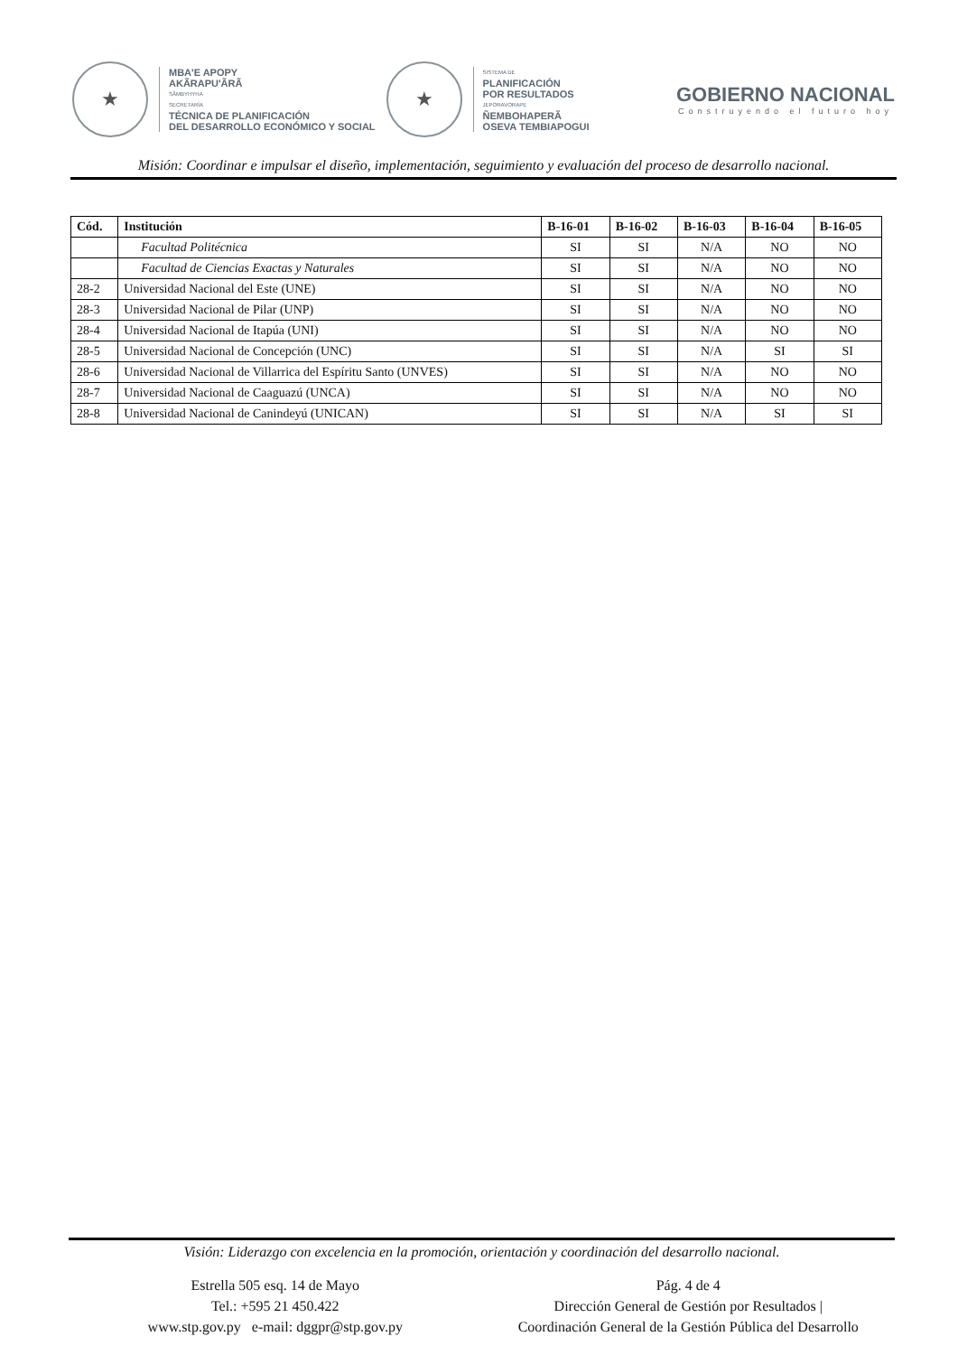★
MBA'E APOPY
AKÃRAPU'ÃRÃ
SÃMBYHYHA
SECRETARÍA
TÉCNICA DE PLANIFICACIÓN
DEL DESARROLLO ECONÓMICO Y SOCIAL
★
SISTEMA DE
PLANIFICACIÓN
POR RESULTADOS
JEPORAVORAPE
ÑEMBOHAPERÃ
OSEVA TEMBIAPOGUI
GOBIERNO NACIONAL
Construyendo el futuro hoy
Misión: Coordinar e impulsar el diseño, implementación, seguimiento y evaluación del proceso de desarrollo nacional.
| Cód. | Institución | B-16-01 | B-16-02 | B-16-03 | B-16-04 | B-16-05 |
| --- | --- | --- | --- | --- | --- | --- |
| | Facultad Politécnica | SI | SI | N/A | NO | NO |
| | Facultad de Ciencias Exactas y Naturales | SI | SI | N/A | NO | NO |
| 28-2 | Universidad Nacional del Este (UNE) | SI | SI | N/A | NO | NO |
| 28-3 | Universidad Nacional de Pilar (UNP) | SI | SI | N/A | NO | NO |
| 28-4 | Universidad Nacional de Itapúa (UNI) | SI | SI | N/A | NO | NO |
| 28-5 | Universidad Nacional de Concepción (UNC) | SI | SI | N/A | SI | SI |
| 28-6 | Universidad Nacional de Villarrica del Espíritu Santo (UNVES) | SI | SI | N/A | NO | NO |
| 28-7 | Universidad Nacional de Caaguazú (UNCA) | SI | SI | N/A | NO | NO |
| 28-8 | Universidad Nacional de Canindeyú (UNICAN) | SI | SI | N/A | SI | SI |
Visión: Liderazgo con excelencia en la promoción, orientación y coordinación del desarrollo nacional.
Estrella 505 esq. 14 de Mayo
Tel.: +595 21 450.422
www.stp.gov.py e-mail: dggpr@stp.gov.py
Pág. 4 de 4
Dirección General de Gestión por Resultados |
Coordinación General de la Gestión Pública del Desarrollo